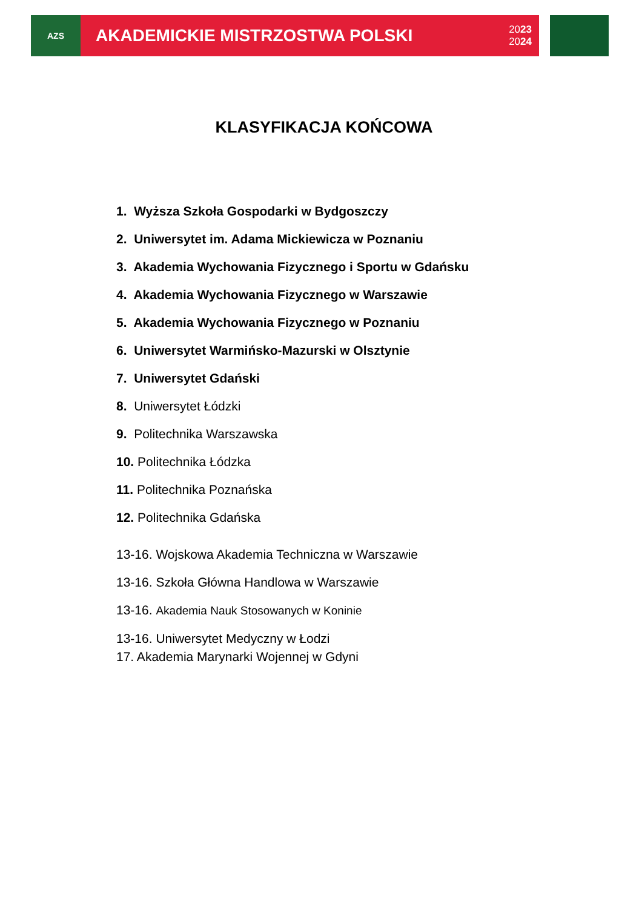AZS
AKADEMICKIE MISTRZOSTWA POLSKI 2023
2024
KLASYFIKACJA KOŃCOWA
1. Wyższa Szkoła Gospodarki w Bydgoszczy
2. Uniwersytet im. Adama Mickiewicza w Poznaniu
3. Akademia Wychowania Fizycznego i Sportu w Gdańsku
4. Akademia Wychowania Fizycznego w Warszawie
5. Akademia Wychowania Fizycznego w Poznaniu
6. Uniwersytet Warmińsko-Mazurski w Olsztynie
7. Uniwersytet Gdański
8. Uniwersytet Łódzki
9. Politechnika Warszawska
10. Politechnika Łódzka
11. Politechnika Poznańska
12. Politechnika Gdańska
13-16. Wojskowa Akademia Techniczna w Warszawie
13-16. Szkoła Główna Handlowa w Warszawie
13-16. Akademia Nauk Stosowanych w Koninie
13-16. Uniwersytet Medyczny w Łodzi
17. Akademia Marynarki Wojennej w Gdyni